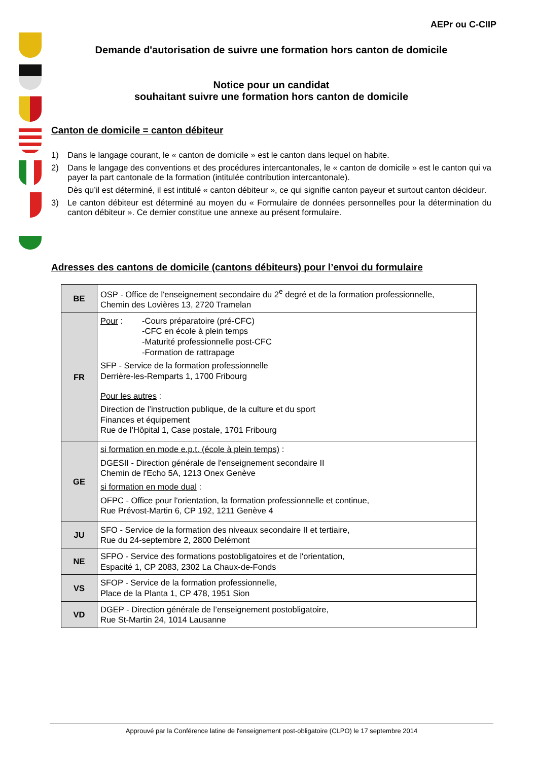AEPr ou C-CIIP
Demande d'autorisation de suivre une formation hors canton de domicile
Notice pour un candidat
souhaitant suivre une formation hors canton de domicile
Canton de domicile = canton débiteur
1) Dans le langage courant, le « canton de domicile » est le canton dans lequel on habite.
2) Dans le langage des conventions et des procédures intercantonales, le « canton de domicile » est le canton qui va payer la part cantonale de la formation (intitulée contribution intercantonale).
Dès qu’il est déterminé, il est intitulé « canton débiteur », ce qui signifie canton payeur et surtout canton décideur.
3) Le canton débiteur est déterminé au moyen du « Formulaire de données personnelles pour la détermination du canton débiteur ». Ce dernier constitue une annexe au présent formulaire.
Adresses des cantons de domicile (cantons débiteurs) pour l’envoi du formulaire
| BE | OSP - Office de l'enseignement secondaire du 2<sup>e</sup> degré et de la formation professionnelle, Chemin des Lovières 13, 2720 Tramelan |
| FR | Pour : -Cours préparatoire (pré-CFC) -CFC en école à plein temps -Maturité professionnelle post-CFC -Formation de rattrapage SFP - Service de la formation professionnelle Derrière-les-Remparts 1, 1700 Fribourg Pour les autres : Direction de l’instruction publique, de la culture et du sport Finances et équipement Rue de l’Hôpital 1, Case postale, 1701 Fribourg |
| GE | si formation en mode e.p.t. (école à plein temps) : DGESII - Direction générale de l'enseignement secondaire II Chemin de l'Echo 5A, 1213 Onex Genève si formation en mode dual : OFPC - Office pour l'orientation, la formation professionnelle et continue, Rue Prévost-Martin 6, CP 192, 1211 Genève 4 |
| JU | SFO - Service de la formation des niveaux secondaire II et tertiaire, Rue du 24-septembre 2, 2800 Delémont |
| NE | SFPO - Service des formations postobligatoires et de l'orientation, Espacité 1, CP 2083, 2302 La Chaux-de-Fonds |
| VS | SFOP - Service de la formation professionnelle, Place de la Planta 1, CP 478, 1951 Sion |
| VD | DGEP - Direction générale de l’enseignement postobligatoire, Rue St-Martin 24, 1014 Lausanne |
Approuvé par la Conférence latine de l'enseignement post-obligatoire (CLPO) le 17 septembre 2014